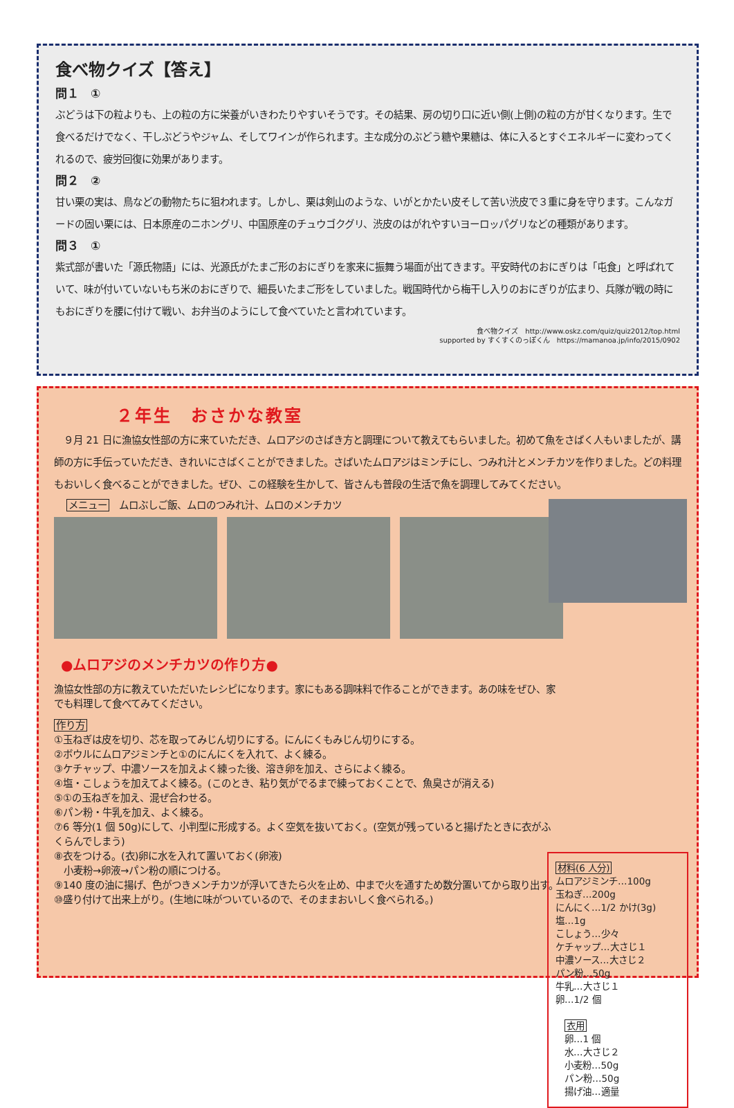食べ物クイズ【答え】
問１　①
ぶどうは下の粒よりも、上の粒の方に栄養がいきわたりやすいそうです。その結果、房の切り口に近い側(上側)の粒の方が甘くなります。生で食べるだけでなく、干しぶどうやジャム、そしてワインが作られます。主な成分のぶどう糖や果糖は、体に入るとすぐエネルギーに変わってくれるので、疲労回復に効果があります。
問２　②
甘い栗の実は、鳥などの動物たちに狙われます。しかし、栗は剣山のような、いがとかたい皮そして苦い渋皮で３重に身を守ります。こんなガードの固い栗には、日本原産のニホングリ、中国原産のチュウゴクグリ、渋皮のはがれやすいヨーロッパグリなどの種類があります。
問３　①
紫式部が書いた「源氏物語」には、光源氏がたまご形のおにぎりを家来に振舞う場面が出てきます。平安時代のおにぎりは「屯食」と呼ばれていて、味が付いていないもち米のおにぎりで、細長いたまご形をしていました。戦国時代から梅干し入りのおにぎりが広まり、兵隊が戦の時にもおにぎりを腰に付けて戦い、お弁当のようにして食べていたと言われています。
食べ物クイズ　http://www.oskz.com/quiz/quiz2012/top.html
supported by すくすくのっぽくん　https://mamanoa.jp/info/2015/0902
２年生　おさかな教室
　９月 21 日に漁協女性部の方に来ていただき、ムロアジのさばき方と調理について教えてもらいました。初めて魚をさばく人もいましたが、講師の方に手伝っていただき、きれいにさばくことができました。さばいたムロアジはミンチにし、つみれ汁とメンチカツを作りました。どの料理もおいしく食べることができました。ぜひ、この経験を生かして、皆さんも普段の生活で魚を調理してみてください。
メニュー　ムロぶしご飯、ムロのつみれ汁、ムロのメンチカツ
●ムロアジのメンチカツの作り方●
漁協女性部の方に教えていただいたレシピになります。家にもある調味料で作ることができます。あの味をぜひ、家でも料理して食べてみてください。
作り方
①玉ねぎは皮を切り、芯を取ってみじん切りにする。にんにくもみじん切りにする。
②ボウルにムロアジミンチと①のにんにくを入れて、よく練る。
③ケチャップ、中濃ソースを加えよく練った後、溶き卵を加え、さらによく練る。
④塩・こしょうを加えてよく練る。(このとき、粘り気がでるまで練っておくことで、魚臭さが消える)
⑤①の玉ねぎを加え、混ぜ合わせる。
⑥パン粉・牛乳を加え、よく練る。
⑦6 等分(1 個 50g)にして、小判型に形成する。よく空気を抜いておく。(空気が残っていると揚げたときに衣がふくらんでしまう)
⑧衣をつける。(衣)卵に水を入れて置いておく(卵液)
　小麦粉→卵液→パン粉の順につける。
⑨140 度の油に揚げ、色がつきメンチカツが浮いてきたら火を止め、中まで火を通すため数分置いてから取り出す。
⑩盛り付けて出来上がり。(生地に味がついているので、そのままおいしく食べられる。)
材料(6 人分)
ムロアジミンチ…100g
玉ねぎ…200g
にんにく…1/2 かけ(3g)
塩…1g
こしょう…少々
ケチャップ…大さじ１
中濃ソース…大さじ２
パン粉…50g
牛乳…大さじ１
卵…1/2 個
　衣用
　卵…1 個
　水…大さじ２
　小麦粉…50g
　パン粉…50g
　揚げ油…適量